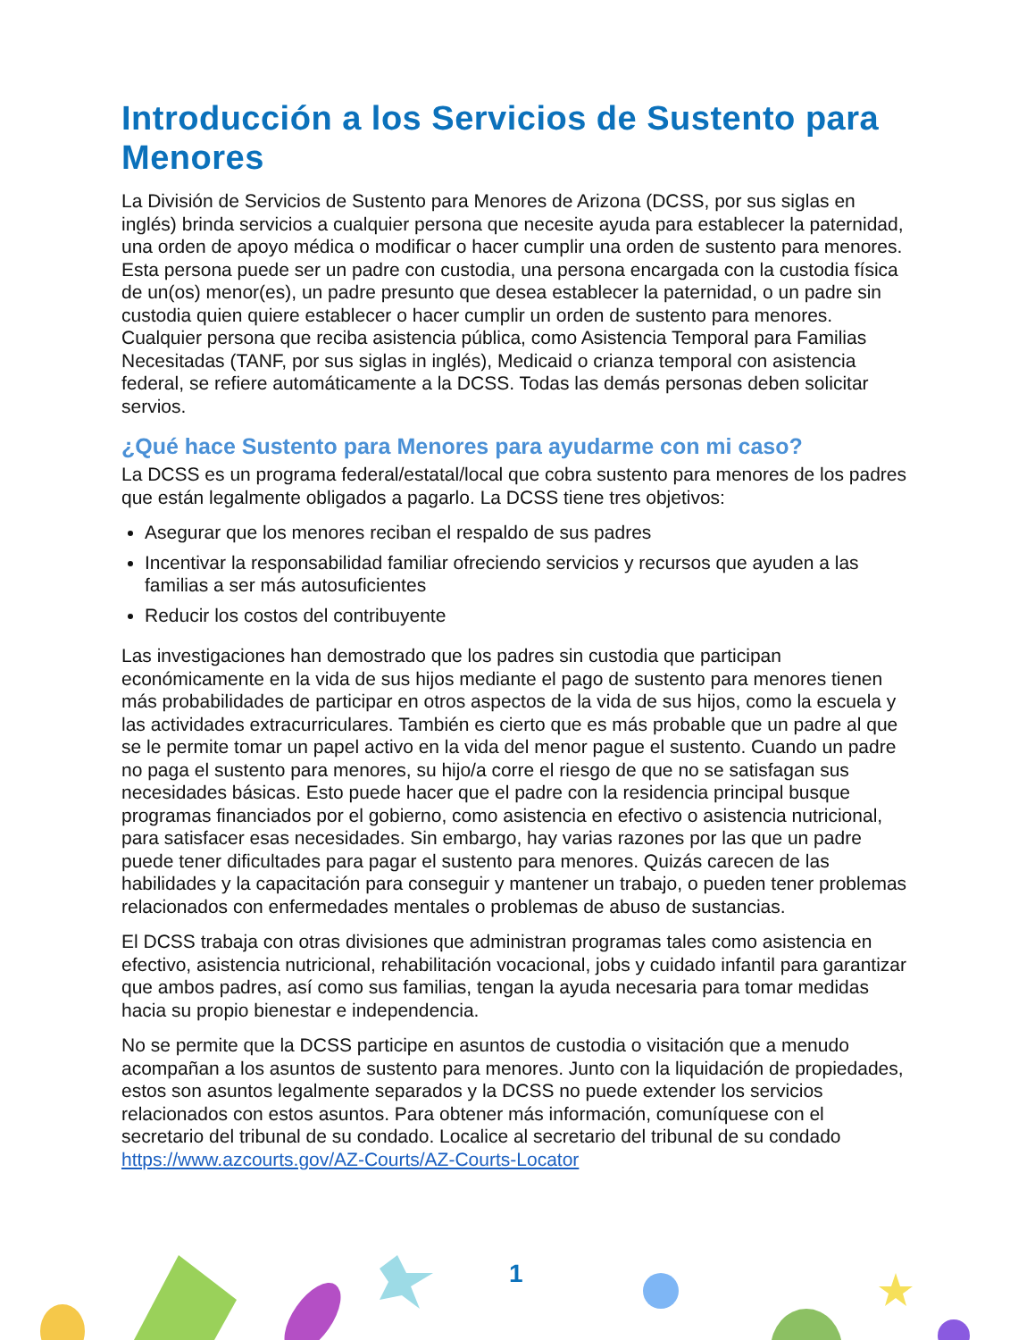Introducción a los Servicios de Sustento para Menores
La División de Servicios de Sustento para Menores de Arizona (DCSS, por sus siglas en inglés) brinda servicios a cualquier persona que necesite ayuda para establecer la paternidad, una orden de apoyo médica o modificar o hacer cumplir una orden de sustento para menores. Esta persona puede ser un padre con custodia, una persona encargada con la custodia física de un(os) menor(es), un padre presunto que desea establecer la paternidad, o un padre sin custodia quien quiere establecer o hacer cumplir un orden de sustento para menores. Cualquier persona que reciba asistencia pública, como Asistencia Temporal para Familias Necesitadas (TANF, por sus siglas in inglés), Medicaid o crianza temporal con asistencia federal, se refiere automáticamente a la DCSS. Todas las demás personas deben solicitar servios.
¿Qué hace Sustento para Menores para ayudarme con mi caso?
La DCSS es un programa federal/estatal/local que cobra sustento para menores de los padres que están legalmente obligados a pagarlo. La DCSS tiene tres objetivos:
Asegurar que los menores reciban el respaldo de sus padres
Incentivar la responsabilidad familiar ofreciendo servicios y recursos que ayuden a las familias a ser más autosuficientes
Reducir los costos del contribuyente
Las investigaciones han demostrado que los padres sin custodia que participan económicamente en la vida de sus hijos mediante el pago de sustento para menores tienen más probabilidades de participar en otros aspectos de la vida de sus hijos, como la escuela y las actividades extracurriculares. También es cierto que es más probable que un padre al que se le permite tomar un papel activo en la vida del menor pague el sustento. Cuando un padre no paga el sustento para menores, su hijo/a corre el riesgo de que no se satisfagan sus necesidades básicas. Esto puede hacer que el padre con la residencia principal busque programas financiados por el gobierno, como asistencia en efectivo o asistencia nutricional, para satisfacer esas necesidades. Sin embargo, hay varias razones por las que un padre puede tener dificultades para pagar el sustento para menores. Quizás carecen de las habilidades y la capacitación para conseguir y mantener un trabajo, o pueden tener problemas relacionados con enfermedades mentales o problemas de abuso de sustancias.
El DCSS trabaja con otras divisiones que administran programas tales como asistencia en efectivo, asistencia nutricional, rehabilitación vocacional, jobs y cuidado infantil para garantizar que ambos padres, así como sus familias, tengan la ayuda necesaria para tomar medidas hacia su propio bienestar e independencia.
No se permite que la DCSS participe en asuntos de custodia o visitación que a menudo acompañan a los asuntos de sustento para menores. Junto con la liquidación de propiedades, estos son asuntos legalmente separados y la DCSS no puede extender los servicios relacionados con estos asuntos. Para obtener más información, comuníquese con el secretario del tribunal de su condado. Localice al secretario del tribunal de su condado https://www.azcourts.gov/AZ-Courts/AZ-Courts-Locator
1